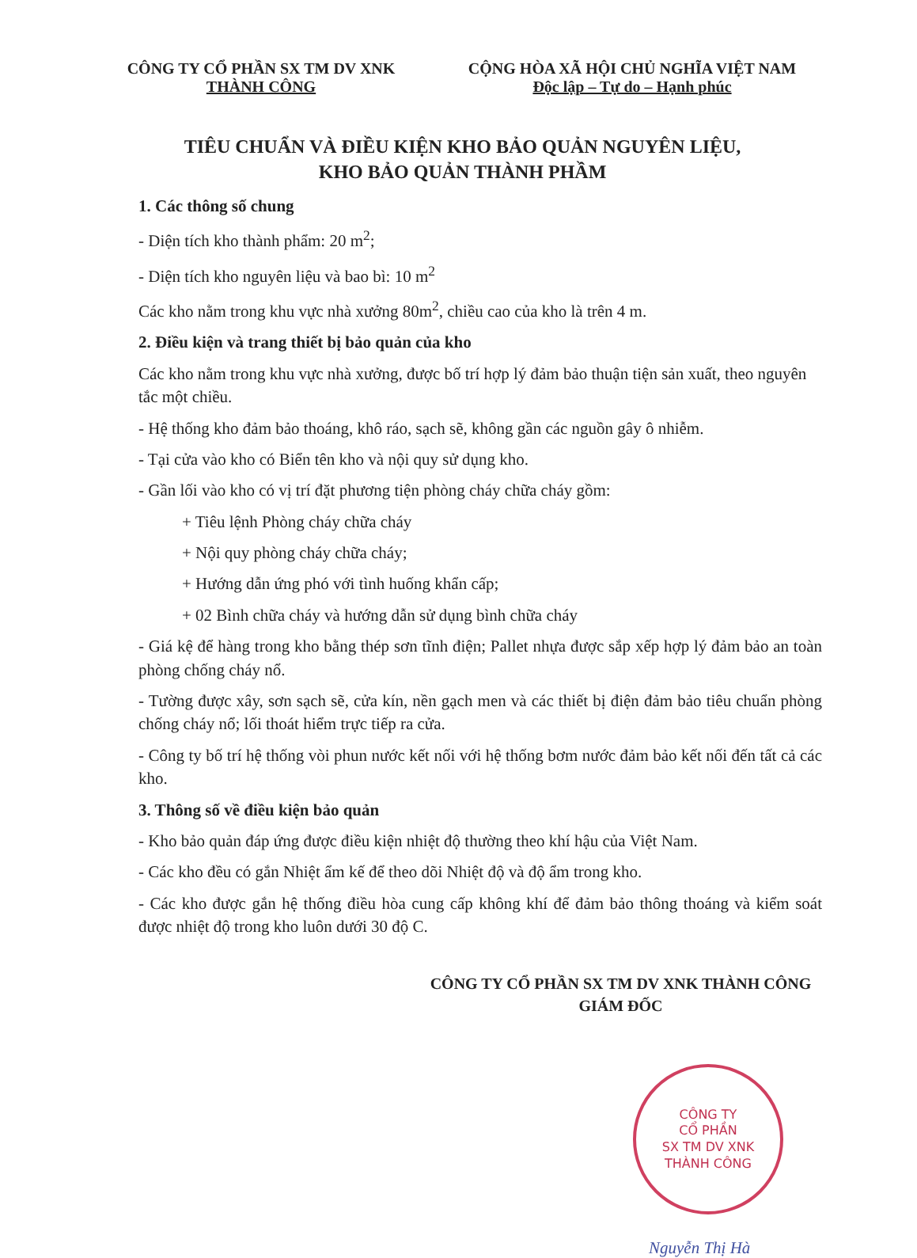CÔNG TY CỔ PHẦN SX TM DV XNK
THÀNH CÔNG
CỘNG HÒA XÃ HỘI CHỦ NGHĨA VIỆT NAM
Độc lập – Tự do – Hạnh phúc
TIÊU CHUẨN VÀ ĐIỀU KIỆN KHO BẢO QUẢN NGUYÊN LIỆU,
KHO BẢO QUẢN THÀNH PHẦM
1. Các thông số chung
- Diện tích kho thành phẩm: 20 m<sup>2</sup>;
- Diện tích kho nguyên liệu và bao bì: 10 m<sup>2</sup>
Các kho nằm trong khu vực nhà xưởng 80m<sup>2</sup>, chiều cao của kho là trên 4 m.
2. Điều kiện và trang thiết bị bảo quản của kho
Các kho nằm trong khu vực nhà xưởng, được bố trí hợp lý đảm bảo thuận tiện sản xuất, theo nguyên tắc một chiều.
- Hệ thống kho đảm bảo thoáng, khô ráo, sạch sẽ, không gần các nguồn gây ô nhiễm.
- Tại cửa vào kho có Biển tên kho và nội quy sử dụng kho.
- Gần lối vào kho có vị trí đặt phương tiện phòng cháy chữa cháy gồm:
+ Tiêu lệnh Phòng cháy chữa cháy
+ Nội quy phòng cháy chữa cháy;
+ Hướng dẫn ứng phó với tình huống khẩn cấp;
+ 02 Bình chữa cháy và hướng dẫn sử dụng bình chữa cháy
- Giá kệ để hàng trong kho bằng thép sơn tĩnh điện; Pallet nhựa được sắp xếp hợp lý đảm bảo an toàn phòng chống cháy nổ.
- Tường được xây, sơn sạch sẽ, cửa kín, nền gạch men và các thiết bị điện đảm bảo tiêu chuẩn phòng chống cháy nổ; lối thoát hiểm trực tiếp ra cửa.
- Công ty bố trí hệ thống vòi phun nước kết nối với hệ thống bơm nước đảm bảo kết nối đến tất cả các kho.
3. Thông số về điều kiện bảo quản
- Kho bảo quản đáp ứng được điều kiện nhiệt độ thường theo khí hậu của Việt Nam.
- Các kho đều có gắn Nhiệt ẩm kế để theo dõi Nhiệt độ và độ ẩm trong kho.
- Các kho được gắn hệ thống điều hòa cung cấp không khí để đảm bảo thông thoáng và kiểm soát được nhiệt độ trong kho luôn dưới 30 độ C.
CÔNG TY CỔ PHẦN SX TM DV XNK THÀNH CÔNG
GIÁM ĐỐC
CÔNG TY
CỔ PHẦN
SX TM DV XNK
THÀNH CÔNG
Nguyễn Thị Hà